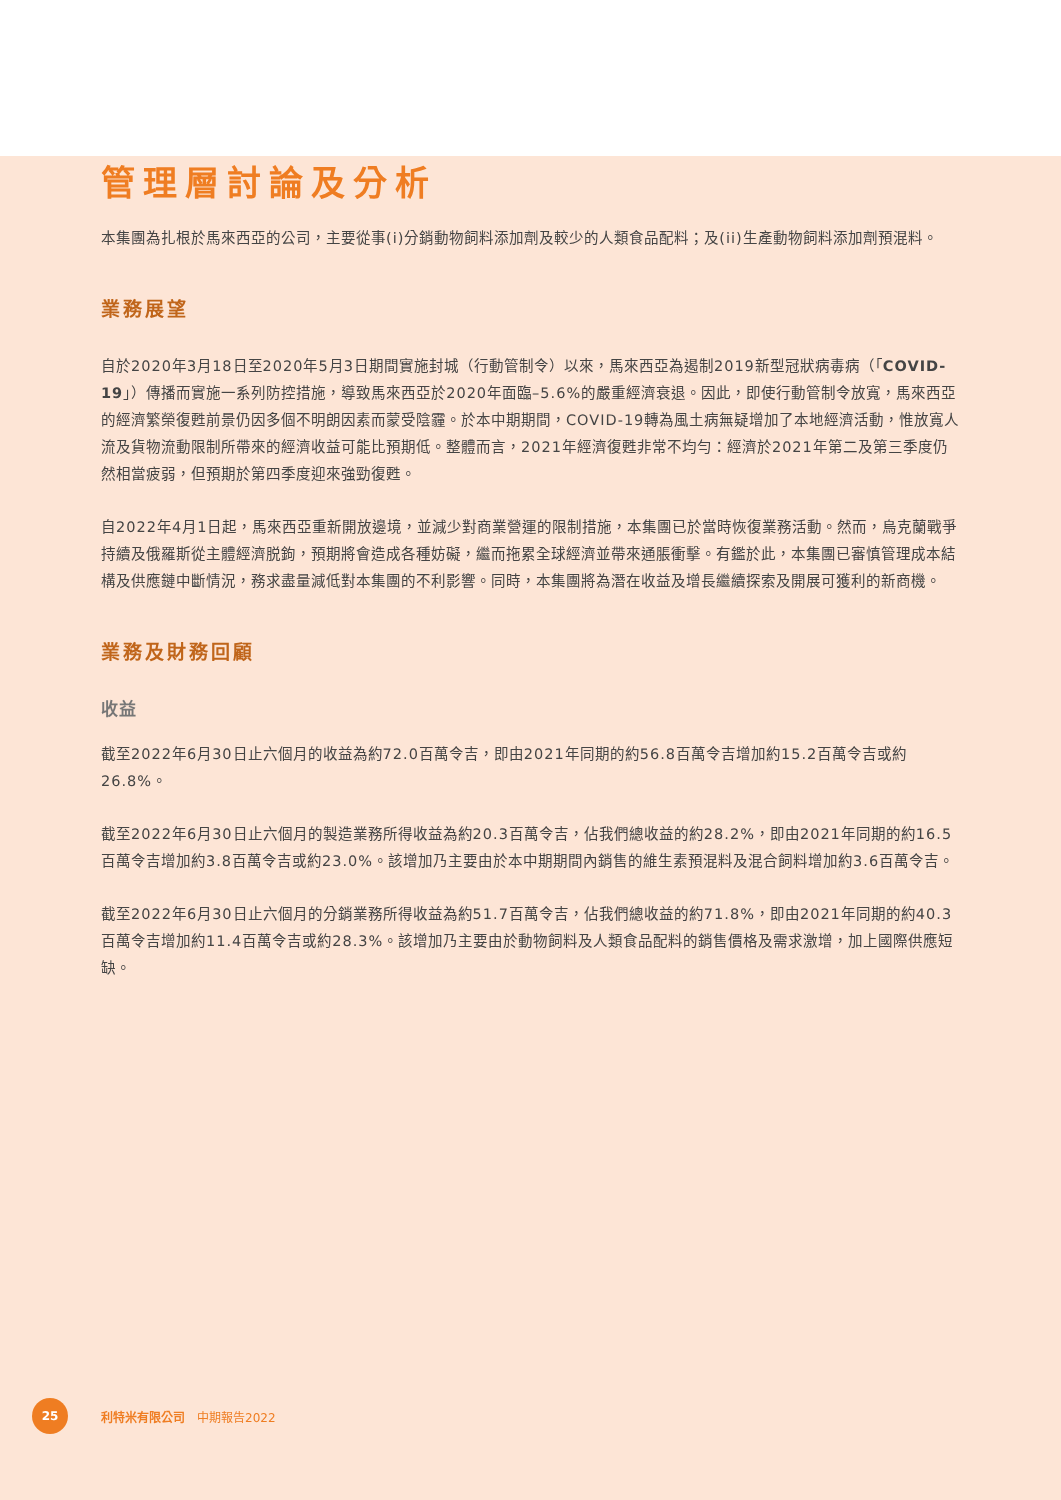管理層討論及分析
本集團為扎根於馬來西亞的公司，主要從事(i)分銷動物飼料添加劑及較少的人類食品配料；及(ii)生產動物飼料添加劑預混料。
業務展望
自於2020年3月18日至2020年5月3日期間實施封城（行動管制令）以來，馬來西亞為遏制2019新型冠狀病毒病（「COVID-19」）傳播而實施一系列防控措施，導致馬來西亞於2020年面臨–5.6%的嚴重經濟衰退。因此，即使行動管制令放寬，馬來西亞的經濟繁榮復甦前景仍因多個不明朗因素而蒙受陰霾。於本中期期間，COVID-19轉為風土病無疑增加了本地經濟活動，惟放寬人流及貨物流動限制所帶來的經濟收益可能比預期低。整體而言，2021年經濟復甦非常不均勻：經濟於2021年第二及第三季度仍然相當疲弱，但預期於第四季度迎來強勁復甦。
自2022年4月1日起，馬來西亞重新開放邊境，並減少對商業營運的限制措施，本集團已於當時恢復業務活動。然而，烏克蘭戰爭持續及俄羅斯從主體經濟脱鉤，預期將會造成各種妨礙，繼而拖累全球經濟並帶來通脹衝擊。有鑑於此，本集團已審慎管理成本結構及供應鏈中斷情況，務求盡量減低對本集團的不利影響。同時，本集團將為潛在收益及增長繼續探索及開展可獲利的新商機。
業務及財務回顧
收益
截至2022年6月30日止六個月的收益為約72.0百萬令吉，即由2021年同期的約56.8百萬令吉增加約15.2百萬令吉或約26.8%。
截至2022年6月30日止六個月的製造業務所得收益為約20.3百萬令吉，佔我們總收益的約28.2%，即由2021年同期的約16.5百萬令吉增加約3.8百萬令吉或約23.0%。該增加乃主要由於本中期期間內銷售的維生素預混料及混合飼料增加約3.6百萬令吉。
截至2022年6月30日止六個月的分銷業務所得收益為約51.7百萬令吉，佔我們總收益的約71.8%，即由2021年同期的約40.3百萬令吉增加約11.4百萬令吉或約28.3%。該增加乃主要由於動物飼料及人類食品配料的銷售價格及需求激增，加上國際供應短缺。
25
利特米有限公司　中期報告2022